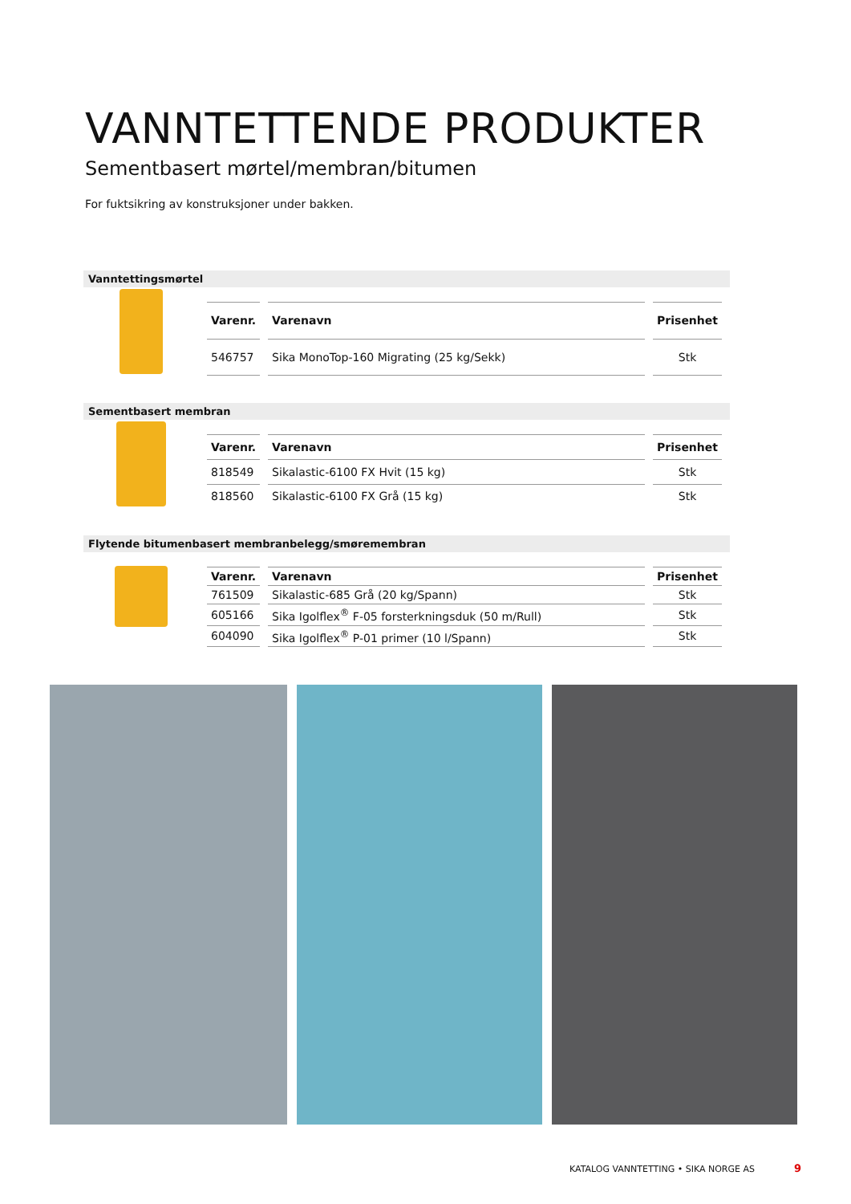VANNTETTENDE PRODUKTER
Sementbasert mørtel/membran/bitumen
For fuktsikring av konstruksjoner under bakken.
Vanntettingsmørtel
| Varenr. | Varenavn | Prisenhet |
| --- | --- | --- |
| 546757 | Sika MonoTop-160 Migrating (25 kg/Sekk) | Stk |
Sementbasert membran
| Varenr. | Varenavn | Prisenhet |
| --- | --- | --- |
| 818549 | Sikalastic-6100 FX Hvit (15 kg) | Stk |
| 818560 | Sikalastic-6100 FX Grå (15 kg) | Stk |
Flytende bitumenbasert membranbelegg/smøremembran
| Varenr. | Varenavn | Prisenhet |
| --- | --- | --- |
| 761509 | Sikalastic-685 Grå (20 kg/Spann) | Stk |
| 605166 | Sika Igolflex<sup>®</sup> F-05 forsterkningsduk (50 m/Rull) | Stk |
| 604090 | Sika Igolflex<sup>®</sup> P-01 primer (10 l/Spann) | Stk |
KATALOG VANNTETTING • SIKA NORGE AS
9